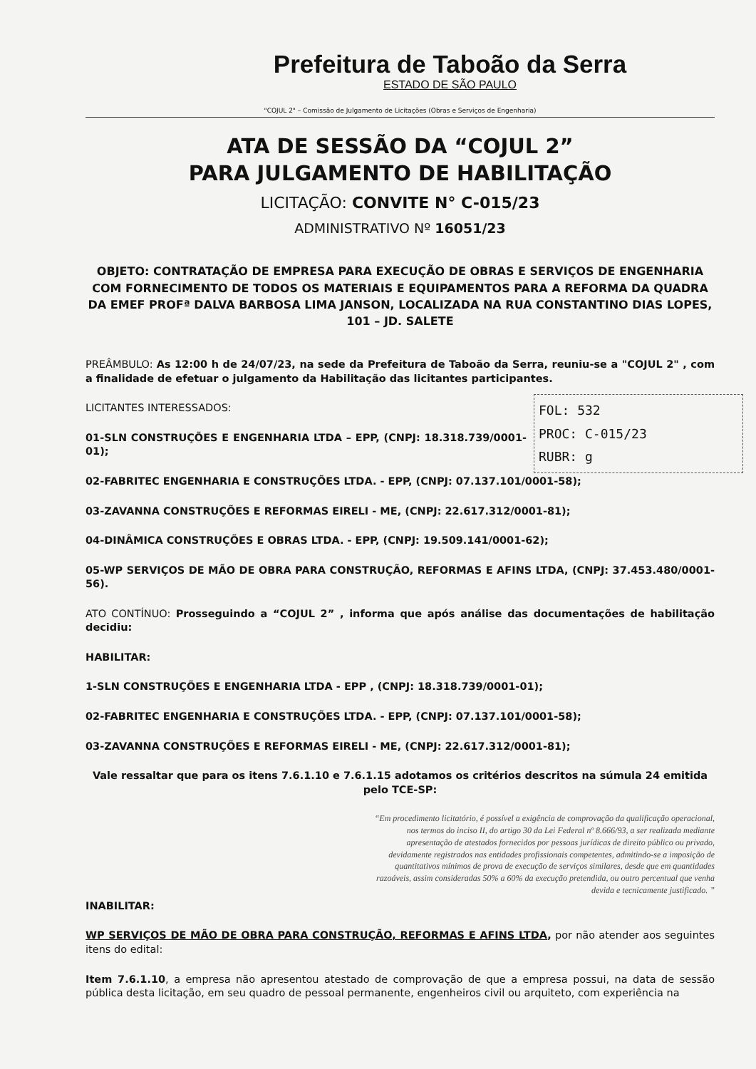Prefeitura de Taboão da Serra
ESTADO DE SÃO PAULO
"COJUL 2" – Comissão de Julgamento de Licitações (Obras e Serviços de Engenharia)
ATA DE SESSÃO DA “COJUL 2”
PARA JULGAMENTO DE HABILITAÇÃO
LICITAÇÃO: CONVITE N° C-015/23
ADMINISTRATIVO Nº 16051/23
OBJETO: CONTRATAÇÃO DE EMPRESA PARA EXECUÇÃO DE OBRAS E SERVIÇOS DE ENGENHARIA COM FORNECIMENTO DE TODOS OS MATERIAIS E EQUIPAMENTOS PARA A REFORMA DA QUADRA DA EMEF PROFª DALVA BARBOSA LIMA JANSON, LOCALIZADA NA RUA CONSTANTINO DIAS LOPES, 101 – JD. SALETE
PREÂMBULO: As 12:00 h de 24/07/23, na sede da Prefeitura de Taboão da Serra, reuniu-se a "COJUL 2" , com a finalidade de efetuar o julgamento da Habilitação das licitantes participantes.
FOL: 532
PROC: C-015/23
RUBR: g
LICITANTES INTERESSADOS:
01-SLN CONSTRUÇÕES E ENGENHARIA LTDA – EPP, (CNPJ: 18.318.739/0001-01);
02-FABRITEC ENGENHARIA E CONSTRUÇÕES LTDA. - EPP, (CNPJ: 07.137.101/0001-58);
03-ZAVANNA CONSTRUÇÕES E REFORMAS EIRELI - ME, (CNPJ: 22.617.312/0001-81);
04-DINÂMICA CONSTRUÇÕES E OBRAS LTDA. - EPP, (CNPJ: 19.509.141/0001-62);
05-WP SERVIÇOS DE MÃO DE OBRA PARA CONSTRUÇÃO, REFORMAS E AFINS LTDA, (CNPJ: 37.453.480/0001-56).
ATO CONTÍNUO: Prosseguindo a “COJUL 2” , informa que após análise das documentações de habilitação decidiu:
HABILITAR:
1-SLN CONSTRUÇÕES E ENGENHARIA LTDA - EPP , (CNPJ: 18.318.739/0001-01);
02-FABRITEC ENGENHARIA E CONSTRUÇÕES LTDA. - EPP, (CNPJ: 07.137.101/0001-58);
03-ZAVANNA CONSTRUÇÕES E REFORMAS EIRELI - ME, (CNPJ: 22.617.312/0001-81);
Vale ressaltar que para os itens 7.6.1.10 e 7.6.1.15 adotamos os critérios descritos na súmula 24 emitida pelo TCE-SP:
“Em procedimento licitatório, é possível a exigência de comprovação da qualificação operacional, nos termos do inciso II, do artigo 30 da Lei Federal nº 8.666/93, a ser realizada mediante apresentação de atestados fornecidos por pessoas jurídicas de direito público ou privado, devidamente registrados nas entidades profissionais competentes, admitindo-se a imposição de quantitativos mínimos de prova de execução de serviços similares, desde que em quantidades razoáveis, assim consideradas 50% a 60% da execução pretendida, ou outro percentual que venha devida e tecnicamente justificado. ”
INABILITAR:
WP SERVIÇOS DE MÃO DE OBRA PARA CONSTRUÇÃO, REFORMAS E AFINS LTDA, por não atender aos seguintes itens do edital:
Item 7.6.1.10, a empresa não apresentou atestado de comprovação de que a empresa possui, na data de sessão pública desta licitação, em seu quadro de pessoal permanente, engenheiros civil ou arquiteto, com experiência na